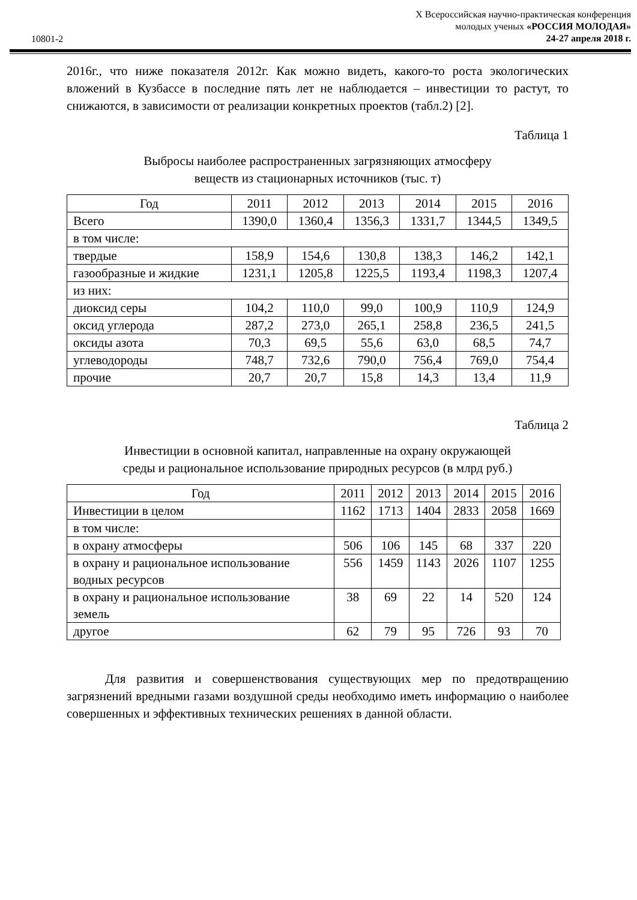10801-2
X Всероссийская научно-практическая конференция
молодых ученых «РОССИЯ МОЛОДАЯ»
24-27 апреля 2018 г.
2016г., что ниже показателя 2012г. Как можно видеть, какого-то роста экологических вложений в Кузбассе в последние пять лет не наблюдается – инвестиции то растут, то снижаются, в зависимости от реализации конкретных проектов (табл.2) [2].
Таблица 1
Выбросы наиболее распространенных загрязняющих атмосферу
веществ из стационарных источников (тыс. т)
| Год | 2011 | 2012 | 2013 | 2014 | 2015 | 2016 |
| Всего | 1390,0 | 1360,4 | 1356,3 | 1331,7 | 1344,5 | 1349,5 |
| в том числе: | | | | | | |
| твердые | 158,9 | 154,6 | 130,8 | 138,3 | 146,2 | 142,1 |
| газообразные и жидкие | 1231,1 | 1205,8 | 1225,5 | 1193,4 | 1198,3 | 1207,4 |
| из них: | | | | | | |
| диоксид серы | 104,2 | 110,0 | 99,0 | 100,9 | 110,9 | 124,9 |
| оксид углерода | 287,2 | 273,0 | 265,1 | 258,8 | 236,5 | 241,5 |
| оксиды азота | 70,3 | 69,5 | 55,6 | 63,0 | 68,5 | 74,7 |
| углеводороды | 748,7 | 732,6 | 790,0 | 756,4 | 769,0 | 754,4 |
| прочие | 20,7 | 20,7 | 15,8 | 14,3 | 13,4 | 11,9 |
Таблица 2
Инвестиции в основной капитал, направленные на охрану окружающей
среды и рациональное использование природных ресурсов (в млрд руб.)
| Год | 2011 | 2012 | 2013 | 2014 | 2015 | 2016 |
| Инвестиции в целом | 1162 | 1713 | 1404 | 2833 | 2058 | 1669 |
| в том числе: | | | | | | |
| в охрану атмосферы | 506 | 106 | 145 | 68 | 337 | 220 |
| в охрану и рациональное использование водных ресурсов | 556 | 1459 | 1143 | 2026 | 1107 | 1255 |
| в охрану и рациональное использование земель | 38 | 69 | 22 | 14 | 520 | 124 |
| другое | 62 | 79 | 95 | 726 | 93 | 70 |
Для развития и совершенствования существующих мер по предотвращению загрязнений вредными газами воздушной среды необходимо иметь информацию о наиболее совершенных и эффективных технических решениях в данной области.